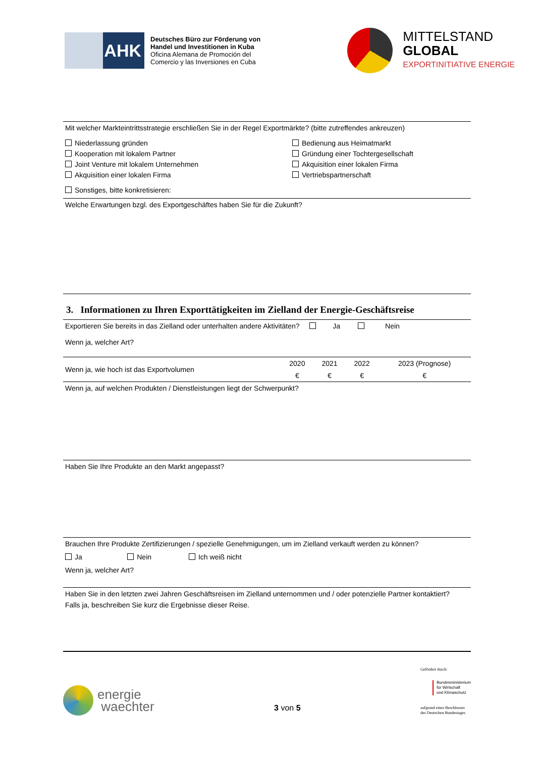AHK
Deutsches Büro zur Förderung von
Handel und Investitionen in Kuba
Oficina Alemana de Promoción del
Comercio y las Inversiones en Cuba
MITTELSTAND
GLOBAL
EXPORTINITIATIVE ENERGIE
Mit welcher Markteintrittsstrategie erschließen Sie in der Regel Exportmärkte? (bitte zutreffendes ankreuzen)
Niederlassung gründen
Bedienung aus Heimatmarkt
Kooperation mit lokalem Partner
Gründung einer Tochtergesellschaft
Joint Venture mit lokalem Unternehmen
Akquisition einer lokalen Firma
Akquisition einer lokalen Firma
Vertriebspartnerschaft
Sonstiges, bitte konkretisieren:
Welche Erwartungen bzgl. des Exportgeschäftes haben Sie für die Zukunft?
3. Informationen zu Ihren Exporttätigkeiten im Zielland der Energie-Geschäftsreise
Exportieren Sie bereits in das Zielland oder unterhalten andere Aktivitäten? Ja Nein
Wenn ja, welcher Art?
| Wenn ja, wie hoch ist das Exportvolumen | 2020 | 2021 | 2022 | 2023 (Prognose) |
| | € | € | € | € |
Wenn ja, auf welchen Produkten / Dienstleistungen liegt der Schwerpunkt?
Haben Sie Ihre Produkte an den Markt angepasst?
Brauchen Ihre Produkte Zertifizierungen / spezielle Genehmigungen, um im Zielland verkauft werden zu können?
Ja Nein Ich weiß nicht
Wenn ja, welcher Art?
Haben Sie in den letzten zwei Jahren Geschäftsreisen im Zielland unternommen und / oder potenzielle Partner kontaktiert?
Falls ja, beschreiben Sie kurz die Ergebnisse dieser Reise.
energie
waechter
3 von 5
Gefördert durch:
Bundesministerium
für Wirtschaft
und Klimaschutz
aufgrund eines Beschlusses
des Deutschen Bundestages